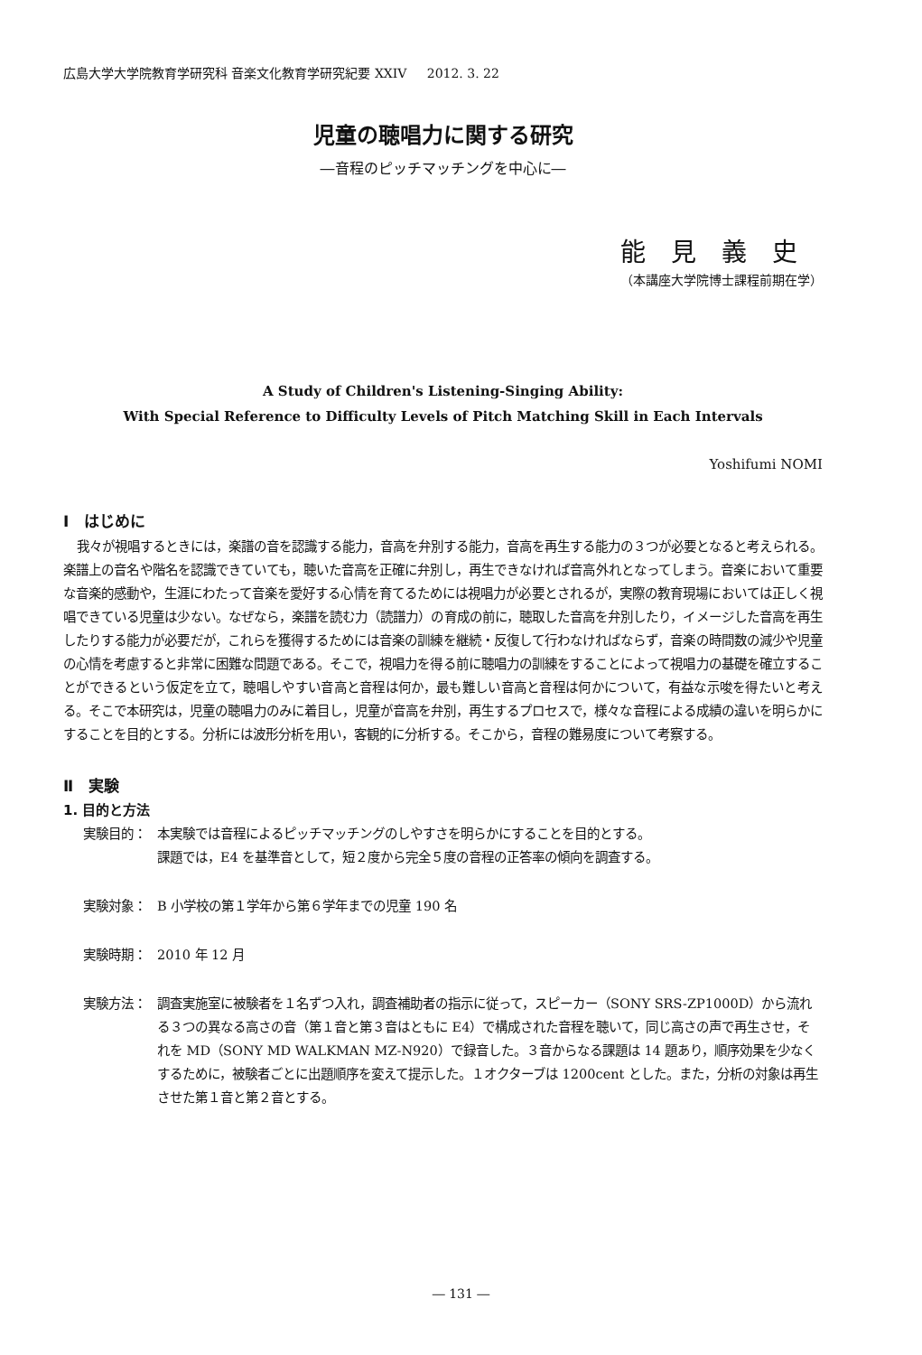広島大学大学院教育学研究科 音楽文化教育学研究紀要 XXIV 2012. 3. 22
児童の聴唱力に関する研究
―音程のピッチマッチングを中心に―
能見義史
（本講座大学院博士課程前期在学）
A Study of Children's Listening-Singing Ability:
With Special Reference to Difficulty Levels of Pitch Matching Skill in Each Intervals
Yoshifumi NOMI
Ⅰ　はじめに
我々が視唱するときには，楽譜の音を認識する能力，音高を弁別する能力，音高を再生する能力の３つが必要となると考えられる。楽譜上の音名や階名を認識できていても，聴いた音高を正確に弁別し，再生できなければ音高外れとなってしまう。音楽において重要な音楽的感動や，生涯にわたって音楽を愛好する心情を育てるためには視唱力が必要とされるが，実際の教育現場においては正しく視唱できている児童は少ない。なぜなら，楽譜を読む力（読譜力）の育成の前に，聴取した音高を弁別したり，イメージした音高を再生したりする能力が必要だが，これらを獲得するためには音楽の訓練を継続・反復して行わなければならず，音楽の時間数の減少や児童の心情を考慮すると非常に困難な問題である。そこで，視唱力を得る前に聴唱力の訓練をすることによって視唱力の基礎を確立することができるという仮定を立て，聴唱しやすい音高と音程は何か，最も難しい音高と音程は何かについて，有益な示唆を得たいと考える。そこで本研究は，児童の聴唱力のみに着目し，児童が音高を弁別，再生するプロセスで，様々な音程による成績の違いを明らかにすることを目的とする。分析には波形分析を用い，客観的に分析する。そこから，音程の難易度について考察する。
Ⅱ　実験
1. 目的と方法
実験目的： 本実験では音程によるピッチマッチングのしやすさを明らかにすることを目的とする。
課題では，E4 を基準音として，短２度から完全５度の音程の正答率の傾向を調査する。
実験対象： B 小学校の第１学年から第６学年までの児童 190 名
実験時期： 2010 年 12 月
実験方法： 調査実施室に被験者を１名ずつ入れ，調査補助者の指示に従って，スピーカー（SONY SRS-ZP1000D）から流れる３つの異なる高さの音（第１音と第３音はともに E4）で構成された音程を聴いて，同じ高さの声で再生させ，それを MD（SONY MD WALKMAN MZ-N920）で録音した。３音からなる課題は 14 題あり，順序効果を少なくするために，被験者ごとに出題順序を変えて提示した。１オクターブは 1200cent とした。また，分析の対象は再生させた第１音と第２音とする。
― 131 ―